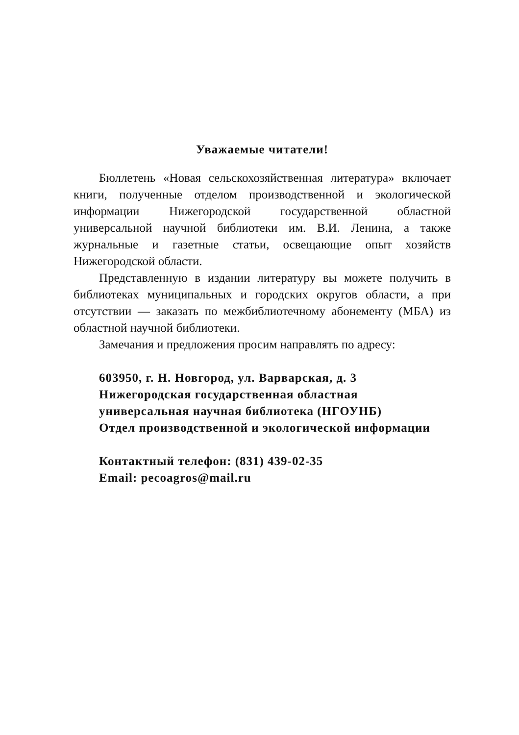Уважаемые читатели!
Бюллетень «Новая сельскохозяйственная литература» включает книги, полученные отделом производственной и экологической информации Нижегородской государственной областной универсальной научной библиотеки им. В.И. Ленина, а также журнальные и газетные статьи, освещающие опыт хозяйств Нижегородской области.
Представленную в издании литературу вы можете получить в библиотеках муниципальных и городских округов области, а при отсутствии — заказать по межбиблиотечному абонементу (МБА) из областной научной библиотеки.
Замечания и предложения просим направлять по адресу:
603950, г. Н. Новгород, ул. Варварская, д. 3
Нижегородская государственная областная
универсальная научная библиотека (НГОУНБ)
Отдел производственной и экологической информации
Контактный телефон: (831) 439-02-35
Email: pecoagros@mail.ru